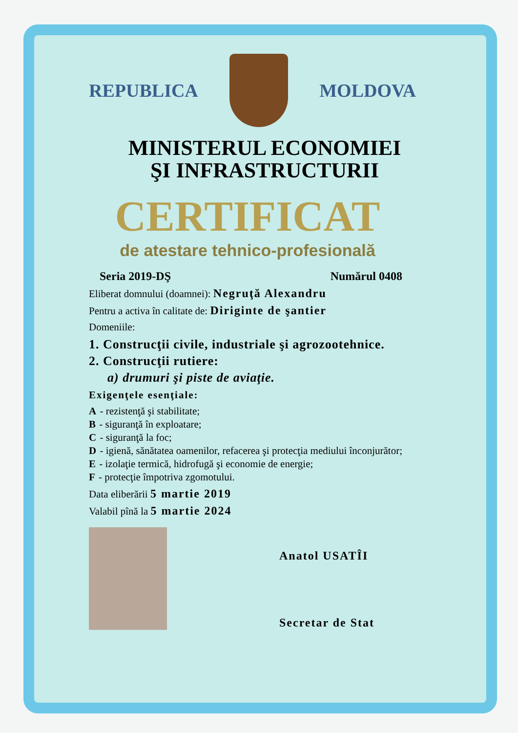REPUBLICA MOLDOVA
MINISTERUL ECONOMIEI
ŞI INFRASTRUCTURII
CERTIFICAT
de atestare tehnico-profesională
Seria 2019-DŞ Numărul 0408
Eliberat domnului (doamnei): Negruţă Alexandru
Pentru a activa în calitate de: Diriginte de şantier
Domeniile:
1. Construcţii civile, industriale şi agrozootehnice.
2. Construcţii rutiere:
a) drumuri şi piste de aviaţie.
Exigenţele esenţiale:
A - rezistenţă şi stabilitate;
B - siguranţă în exploatare;
C - siguranţă la foc;
D - igienă, sănătatea oamenilor, refacerea şi protecţia mediului înconjurător;
E - izolaţie termică, hidrofugă şi economie de energie;
F - protecţie împotriva zgomotului.
Data eliberării 5 martie 2019
Valabil pînă la 5 martie 2024
Anatol USATÎI
Secretar de Stat